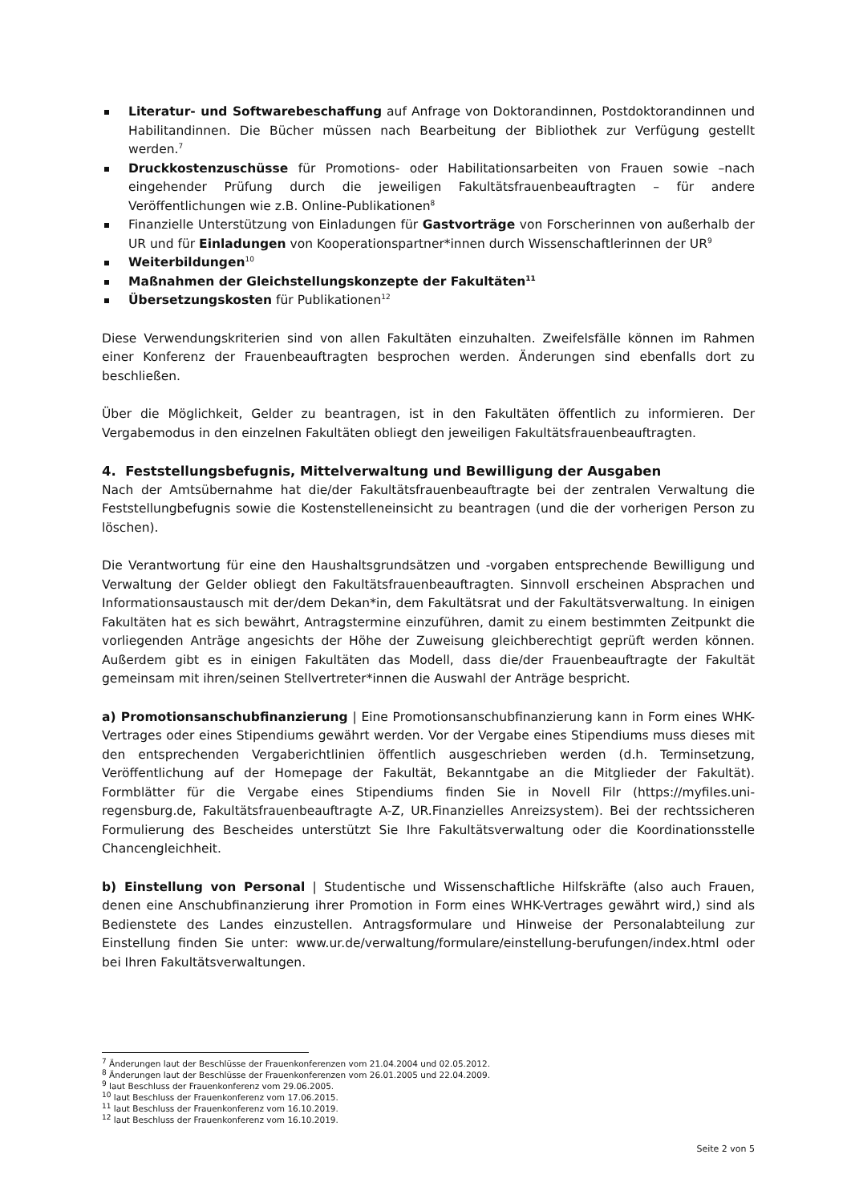Literatur- und Softwarebeschaffung auf Anfrage von Doktorandinnen, Postdoktorandinnen und Habilitandinnen. Die Bücher müssen nach Bearbeitung der Bibliothek zur Verfügung gestellt werden.<sup>7</sup>
Druckkostenzuschüsse für Promotions- oder Habilitationsarbeiten von Frauen sowie –nach eingehender Prüfung durch die jeweiligen Fakultätsfrauenbeauftragten – für andere Veröffentlichungen wie z.B. Online-Publikationen<sup>8</sup>
Finanzielle Unterstützung von Einladungen für Gastvorträge von Forscherinnen von außerhalb der UR und für Einladungen von Kooperationspartner*innen durch Wissenschaftlerinnen der UR<sup>9</sup>
Weiterbildungen<sup>10</sup>
Maßnahmen der Gleichstellungskonzepte der Fakultäten<sup>11</sup>
Übersetzungskosten für Publikationen<sup>12</sup>
Diese Verwendungskriterien sind von allen Fakultäten einzuhalten. Zweifelsfälle können im Rahmen einer Konferenz der Frauenbeauftragten besprochen werden. Änderungen sind ebenfalls dort zu beschließen.
Über die Möglichkeit, Gelder zu beantragen, ist in den Fakultäten öffentlich zu informieren. Der Vergabemodus in den einzelnen Fakultäten obliegt den jeweiligen Fakultätsfrauenbeauftragten.
4. Feststellungsbefugnis, Mittelverwaltung und Bewilligung der Ausgaben
Nach der Amtsübernahme hat die/der Fakultätsfrauenbeauftragte bei der zentralen Verwaltung die Feststellungbefugnis sowie die Kostenstelleneinsicht zu beantragen (und die der vorherigen Person zu löschen).
Die Verantwortung für eine den Haushaltsgrundsätzen und -vorgaben entsprechende Bewilligung und Verwaltung der Gelder obliegt den Fakultätsfrauenbeauftragten. Sinnvoll erscheinen Absprachen und Informationsaustausch mit der/dem Dekan*in, dem Fakultätsrat und der Fakultätsverwaltung. In einigen Fakultäten hat es sich bewährt, Antragstermine einzuführen, damit zu einem bestimmten Zeitpunkt die vorliegenden Anträge angesichts der Höhe der Zuweisung gleichberechtigt geprüft werden können. Außerdem gibt es in einigen Fakultäten das Modell, dass die/der Frauenbeauftragte der Fakultät gemeinsam mit ihren/seinen Stellvertreter*innen die Auswahl der Anträge bespricht.
a) Promotionsanschubfinanzierung | Eine Promotionsanschubfinanzierung kann in Form eines WHK-Vertrages oder eines Stipendiums gewährt werden. Vor der Vergabe eines Stipendiums muss dieses mit den entsprechenden Vergaberichtlinien öffentlich ausgeschrieben werden (d.h. Terminsetzung, Veröffentlichung auf der Homepage der Fakultät, Bekanntgabe an die Mitglieder der Fakultät). Formblätter für die Vergabe eines Stipendiums finden Sie in Novell Filr (https://myfiles.uni-regensburg.de, Fakultätsfrauenbeauftragte A-Z, UR.Finanzielles Anreizsystem). Bei der rechtssicheren Formulierung des Bescheides unterstützt Sie Ihre Fakultätsverwaltung oder die Koordinationsstelle Chancengleichheit.
b) Einstellung von Personal | Studentische und Wissenschaftliche Hilfskräfte (also auch Frauen, denen eine Anschubfinanzierung ihrer Promotion in Form eines WHK-Vertrages gewährt wird,) sind als Bedienstete des Landes einzustellen. Antragsformulare und Hinweise der Personalabteilung zur Einstellung finden Sie unter: www.ur.de/verwaltung/formulare/einstellung-berufungen/index.html oder bei Ihren Fakultätsverwaltungen.
<sup>7</sup> Änderungen laut der Beschlüsse der Frauenkonferenzen vom 21.04.2004 und 02.05.2012.
<sup>8</sup> Änderungen laut der Beschlüsse der Frauenkonferenzen vom 26.01.2005 und 22.04.2009.
<sup>9</sup> laut Beschluss der Frauenkonferenz vom 29.06.2005.
<sup>10</sup> laut Beschluss der Frauenkonferenz vom 17.06.2015.
<sup>11</sup> laut Beschluss der Frauenkonferenz vom 16.10.2019.
<sup>12</sup> laut Beschluss der Frauenkonferenz vom 16.10.2019.
Seite 2 von 5